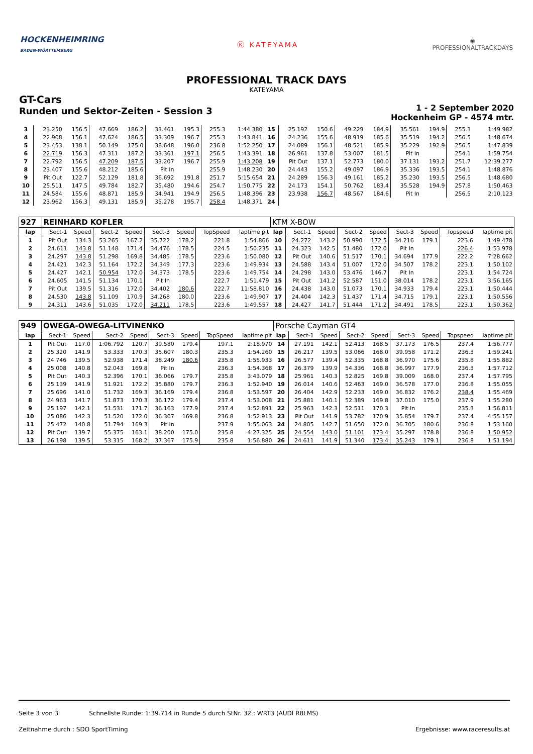HOCKENHEIMRING
BADEN-WÜRTTEMBERG
Ⓚ KATEYAMA
◉
PROFESSIONALTRACKDAYS
PROFESSIONAL TRACK DAYS
KATEYAMA
GT-Cars
Runden und Sektor-Zeiten - Session 3
1 - 2 September 2020
Hockenheim GP - 4574 mtr.
| 3 | 23.250 | 156.5 | 47.669 | 186.2 | 33.461 | 195.3 | 255.3 | 1:44.380 | 15 | 25.192 | 150.6 | 49.229 | 184.9 | 35.561 | 194.9 | 255.3 | 1:49.982 |
| 4 | 22.908 | 156.1 | 47.624 | 186.5 | 33.309 | 196.7 | 255.3 | 1:43.841 | 16 | 24.236 | 155.6 | 48.919 | 185.6 | 35.519 | 194.2 | 256.5 | 1:48.674 |
| 5 | 23.453 | 138.1 | 50.149 | 175.0 | 38.648 | 196.0 | 236.8 | 1:52.250 | 17 | 24.089 | 156.1 | 48.521 | 185.9 | 35.229 | 192.9 | 256.5 | 1:47.839 |
| 6 | 22.719 | 156.3 | 47.311 | 187.2 | 33.361 | 197.1 | 256.5 | 1:43.391 | 18 | 26.961 | 137.8 | 53.007 | 181.5 | Pit In | | 254.1 | 1:59.754 |
| 7 | 22.792 | 156.5 | 47.209 | 187.5 | 33.207 | 196.7 | 255.9 | 1:43.208 | 19 | Pit Out | 137.1 | 52.773 | 180.0 | 37.131 | 193.2 | 251.7 | 12:39.277 |
| 8 | 23.407 | 155.6 | 48.212 | 185.6 | Pit In | | 255.9 | 1:48.230 | 20 | 24.443 | 155.2 | 49.097 | 186.9 | 35.336 | 193.5 | 254.1 | 1:48.876 |
| 9 | Pit Out | 122.7 | 52.129 | 181.8 | 36.692 | 191.8 | 251.7 | 5:15.654 | 21 | 24.289 | 156.3 | 49.161 | 185.2 | 35.230 | 193.5 | 256.5 | 1:48.680 |
| 10 | 25.511 | 147.5 | 49.784 | 182.7 | 35.480 | 194.6 | 254.7 | 1:50.775 | 22 | 24.173 | 154.1 | 50.762 | 183.4 | 35.528 | 194.9 | 257.8 | 1:50.463 |
| 11 | 24.584 | 155.6 | 48.871 | 185.9 | 34.941 | 194.9 | 256.5 | 1:48.396 | 23 | 23.938 | 156.7 | 48.567 | 184.6 | Pit In | | 256.5 | 2:10.123 |
| 12 | 23.962 | 156.3 | 49.131 | 185.9 | 35.278 | 195.7 | 258.4 | 1:48.371 | 24 | | | | | | | | |
| 927 | REINHARD KOFLER | | | | | | | | KTM X-BOW | | | | | | | | |
| lap | Sect-1 | Speed | Sect-2 | Speed | Sect-3 | Speed | TopSpeed | laptime pit | lap | Sect-1 | Speed | Sect-2 | Speed | Sect-3 | Speed | Topspeed | laptime pit |
| 1 | Pit Out | 134.3 | 53.265 | 167.2 | 35.722 | 178.2 | 221.8 | 1:54.866 | 10 | 24.272 | 143.2 | 50.990 | 172.5 | 34.216 | 179.1 | 223.6 | 1:49.478 |
| 2 | 24.611 | 143.8 | 51.148 | 171.4 | 34.476 | 178.5 | 224.5 | 1:50.235 | 11 | 24.323 | 142.5 | 51.480 | 172.0 | Pit In | | 226.4 | 1:53.978 |
| 3 | 24.297 | 143.8 | 51.298 | 169.8 | 34.485 | 178.5 | 223.6 | 1:50.080 | 12 | Pit Out | 140.6 | 51.517 | 170.1 | 34.694 | 177.9 | 222.2 | 7:28.662 |
| 4 | 24.421 | 142.3 | 51.164 | 172.2 | 34.349 | 177.3 | 223.6 | 1:49.934 | 13 | 24.588 | 143.4 | 51.007 | 172.0 | 34.507 | 178.2 | 223.1 | 1:50.102 |
| 5 | 24.427 | 142.1 | 50.954 | 172.0 | 34.373 | 178.5 | 223.6 | 1:49.754 | 14 | 24.298 | 143.0 | 53.476 | 146.7 | Pit In | | 223.1 | 1:54.724 |
| 6 | 24.605 | 141.5 | 51.134 | 170.1 | Pit In | | 222.7 | 1:51.479 | 15 | Pit Out | 141.2 | 52.587 | 151.0 | 38.014 | 178.2 | 223.1 | 3:56.165 |
| 7 | Pit Out | 139.5 | 51.316 | 172.0 | 34.402 | 180.6 | 222.7 | 11:58.810 | 16 | 24.438 | 143.0 | 51.073 | 170.1 | 34.933 | 179.4 | 223.1 | 1:50.444 |
| 8 | 24.530 | 143.8 | 51.109 | 170.9 | 34.268 | 180.0 | 223.6 | 1:49.907 | 17 | 24.404 | 142.3 | 51.437 | 171.4 | 34.715 | 179.1 | 223.1 | 1:50.556 |
| 9 | 24.311 | 143.6 | 51.035 | 172.0 | 34.211 | 178.5 | 223.6 | 1:49.557 | 18 | 24.427 | 141.7 | 51.444 | 171.2 | 34.491 | 178.5 | 223.1 | 1:50.362 |
| 949 | OWEGA-OWEGA-LITVINENKO | | | | | | | | Porsche Cayman GT4 | | | | | | | | |
| lap | Sect-1 | Speed | Sect-2 | Speed | Sect-3 | Speed | TopSpeed | laptime pit | lap | Sect-1 | Speed | Sect-2 | Speed | Sect-3 | Speed | Topspeed | laptime pit |
| 1 | Pit Out | 117.0 | 1:06.792 | 120.7 | 39.580 | 179.4 | 197.1 | 2:18.970 | 14 | 27.191 | 142.1 | 52.413 | 168.5 | 37.173 | 176.5 | 237.4 | 1:56.777 |
| 2 | 25.320 | 141.9 | 53.333 | 170.3 | 35.607 | 180.3 | 235.3 | 1:54.260 | 15 | 26.217 | 139.5 | 53.066 | 168.0 | 39.958 | 171.2 | 236.3 | 1:59.241 |
| 3 | 24.746 | 139.5 | 52.938 | 171.4 | 38.249 | 180.6 | 235.8 | 1:55.933 | 16 | 26.577 | 139.4 | 52.335 | 168.8 | 36.970 | 175.6 | 235.8 | 1:55.882 |
| 4 | 25.008 | 140.8 | 52.043 | 169.8 | Pit In | | 236.3 | 1:54.368 | 17 | 26.379 | 139.9 | 54.336 | 168.8 | 36.997 | 177.9 | 236.3 | 1:57.712 |
| 5 | Pit Out | 140.3 | 52.396 | 170.1 | 36.066 | 179.7 | 235.8 | 3:43.079 | 18 | 25.961 | 140.3 | 52.825 | 169.8 | 39.009 | 168.0 | 237.4 | 1:57.795 |
| 6 | 25.139 | 141.9 | 51.921 | 172.2 | 35.880 | 179.7 | 236.3 | 1:52.940 | 19 | 26.014 | 140.6 | 52.463 | 169.0 | 36.578 | 177.0 | 236.8 | 1:55.055 |
| 7 | 25.696 | 141.0 | 51.732 | 169.3 | 36.169 | 179.4 | 236.8 | 1:53.597 | 20 | 26.404 | 142.9 | 52.233 | 169.0 | 36.832 | 176.2 | 238.4 | 1:55.469 |
| 8 | 24.963 | 141.7 | 51.873 | 170.3 | 36.172 | 179.4 | 237.4 | 1:53.008 | 21 | 25.881 | 140.1 | 52.389 | 169.8 | 37.010 | 175.0 | 237.9 | 1:55.280 |
| 9 | 25.197 | 142.1 | 51.531 | 171.7 | 36.163 | 177.9 | 237.4 | 1:52.891 | 22 | 25.963 | 142.3 | 52.511 | 170.3 | Pit In | | 235.3 | 1:56.811 |
| 10 | 25.086 | 142.3 | 51.520 | 172.0 | 36.307 | 169.8 | 236.8 | 1:52.913 | 23 | Pit Out | 141.9 | 53.782 | 170.9 | 35.854 | 179.7 | 237.4 | 4:55.157 |
| 11 | 25.472 | 140.8 | 51.794 | 169.3 | Pit In | | 237.9 | 1:55.063 | 24 | 24.805 | 142.7 | 51.650 | 172.0 | 36.705 | 180.6 | 236.8 | 1:53.160 |
| 12 | Pit Out | 139.7 | 55.375 | 163.1 | 38.200 | 175.0 | 235.8 | 4:27.325 | 25 | 24.554 | 143.0 | 51.101 | 173.4 | 35.297 | 178.8 | 236.8 | 1:50.952 |
| 13 | 26.198 | 139.5 | 53.315 | 168.2 | 37.367 | 175.9 | 235.8 | 1:56.880 | 26 | 24.611 | 141.9 | 51.340 | 173.4 | 35.243 | 179.1 | 236.8 | 1:51.194 |
Seite 3 von 3 Schnellste Runde: 1:39.714 in Runde 5 durch StNr. 32 : WRT3 (AUDI R8LMS)
Zeitnahme durch : SDO SportTiming Ergebnisse: www.raceresults.at